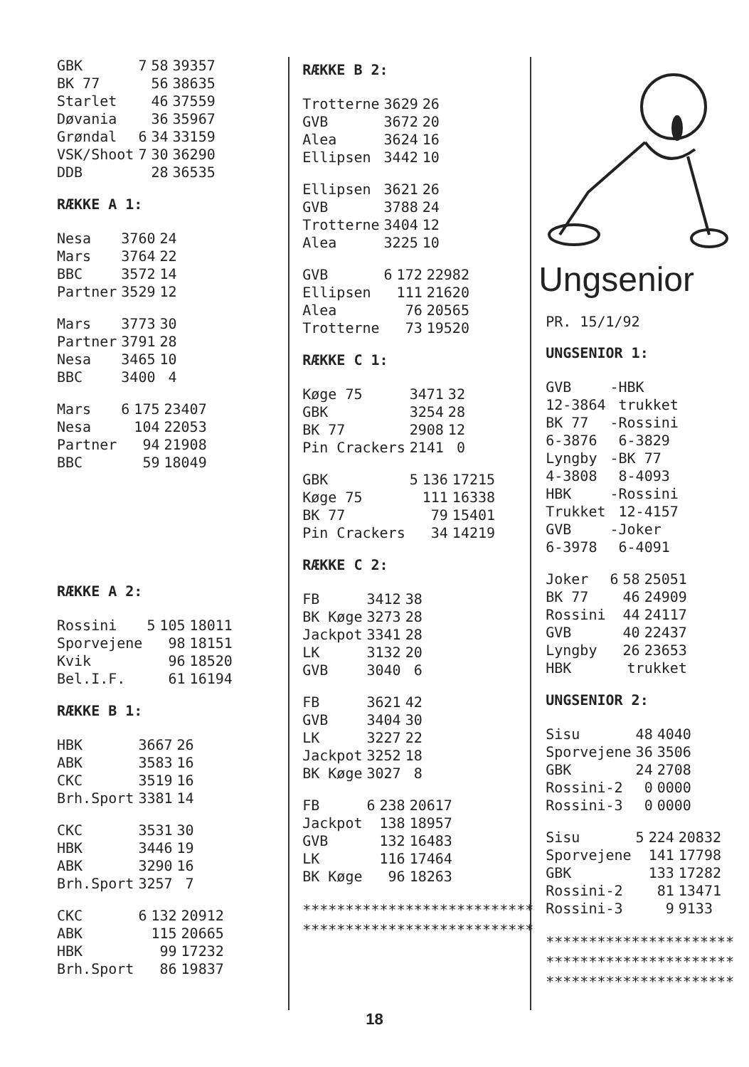| GBK | 7 | 58 | 39357 |
| BK 77 | | 56 | 38635 |
| Starlet | | 46 | 37559 |
| Døvania | | 36 | 35967 |
| Grøndal | 6 | 34 | 33159 |
| VSK/Shoot | 7 | 30 | 36290 |
| DDB | | 28 | 36535 |
RÆKKE A 1:
| Nesa | 3760 | 24 |
| Mars | 3764 | 22 |
| BBC | 3572 | 14 |
| Partner | 3529 | 12 |
| Mars | 3773 | 30 |
| Partner | 3791 | 28 |
| Nesa | 3465 | 10 |
| BBC | 3400 | 4 |
| Mars | 6 | 175 | 23407 |
| Nesa | | 104 | 22053 |
| Partner | | 94 | 21908 |
| BBC | | 59 | 18049 |
RÆKKE A 2:
| Rossini | 5 | 105 | 18011 |
| Sporvejene | | 98 | 18151 |
| Kvik | | 96 | 18520 |
| Bel.I.F. | | 61 | 16194 |
RÆKKE B 1:
| HBK | 3667 | 26 |
| ABK | 3583 | 16 |
| CKC | 3519 | 16 |
| Brh.Sport | 3381 | 14 |
| CKC | 3531 | 30 |
| HBK | 3446 | 19 |
| ABK | 3290 | 16 |
| Brh.Sport | 3257 | 7 |
| CKC | 6 | 132 | 20912 |
| ABK | | 115 | 20665 |
| HBK | | 99 | 17232 |
| Brh.Sport | | 86 | 19837 |
RÆKKE B 2:
| Trotterne | 3629 | 26 |
| GVB | 3672 | 20 |
| Alea | 3624 | 16 |
| Ellipsen | 3442 | 10 |
| Ellipsen | 3621 | 26 |
| GVB | 3788 | 24 |
| Trotterne | 3404 | 12 |
| Alea | 3225 | 10 |
| GVB | 6 | 172 | 22982 |
| Ellipsen | | 111 | 21620 |
| Alea | | 76 | 20565 |
| Trotterne | | 73 | 19520 |
RÆKKE C 1:
| Køge 75 | 3471 | 32 |
| GBK | 3254 | 28 |
| BK 77 | 2908 | 12 |
| Pin Crackers | 2141 | 0 |
| GBK | 5 | 136 | 17215 |
| Køge 75 | | 111 | 16338 |
| BK 77 | | 79 | 15401 |
| Pin Crackers | | 34 | 14219 |
RÆKKE C 2:
| FB | 3412 | 38 |
| BK Køge | 3273 | 28 |
| Jackpot | 3341 | 28 |
| LK | 3132 | 20 |
| GVB | 3040 | 6 |
| FB | 3621 | 42 |
| GVB | 3404 | 30 |
| LK | 3227 | 22 |
| Jackpot | 3252 | 18 |
| BK Køge | 3027 | 8 |
| FB | 6 | 238 | 20617 |
| Jackpot | | 138 | 18957 |
| GVB | | 132 | 16483 |
| LK | | 116 | 17464 |
| BK Køge | | 96 | 18263 |
***************************
***************************
Ungsenior
PR. 15/1/92
UNGSENIOR 1:
| GVB | -HBK |
| 12-3864 | trukket |
| BK 77 | -Rossini |
| 6-3876 | 6-3829 |
| Lyngby | -BK 77 |
| 4-3808 | 8-4093 |
| HBK | -Rossini |
| Trukket | 12-4157 |
| GVB | -Joker |
| 6-3978 | 6-4091 |
| Joker | 6 | 58 | 25051 |
| BK 77 | | 46 | 24909 |
| Rossini | | 44 | 24117 |
| GVB | | 40 | 22437 |
| Lyngby | | 26 | 23653 |
| HBK | | trukket | |
UNGSENIOR 2:
| Sisu | 48 | 4040 |
| Sporvejene | 36 | 3506 |
| GBK | 24 | 2708 |
| Rossini-2 | 0 | 0000 |
| Rossini-3 | 0 | 0000 |
| Sisu | 5 | 224 | 20832 |
| Sporvejene | | 141 | 17798 |
| GBK | | 133 | 17282 |
| Rossini-2 | | 81 | 13471 |
| Rossini-3 | | 9 | 9133 |
**********************
**********************
**********************
18